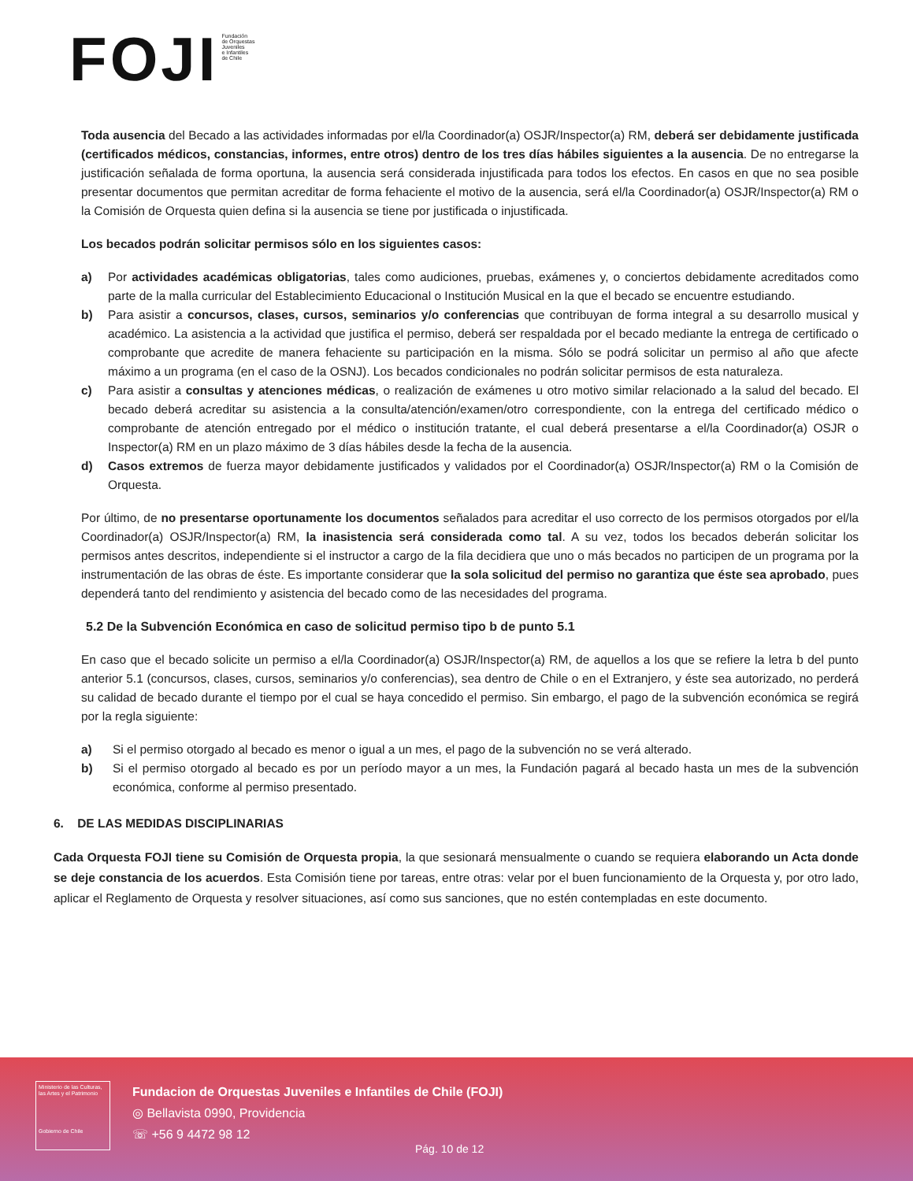FOJI
Fundación
de Orquestas
Juveniles
e Infantiles
de Chile
Toda ausencia del Becado a las actividades informadas por el/la Coordinador(a) OSJR/Inspector(a) RM, deberá ser debidamente justificada (certificados médicos, constancias, informes, entre otros) dentro de los tres días hábiles siguientes a la ausencia. De no entregarse la justificación señalada de forma oportuna, la ausencia será considerada injustificada para todos los efectos. En casos en que no sea posible presentar documentos que permitan acreditar de forma fehaciente el motivo de la ausencia, será el/la Coordinador(a) OSJR/Inspector(a) RM o la Comisión de Orquesta quien defina si la ausencia se tiene por justificada o injustificada.
Los becados podrán solicitar permisos sólo en los siguientes casos:
a) Por actividades académicas obligatorias, tales como audiciones, pruebas, exámenes y, o conciertos debidamente acreditados como parte de la malla curricular del Establecimiento Educacional o Institución Musical en la que el becado se encuentre estudiando.
b) Para asistir a concursos, clases, cursos, seminarios y/o conferencias que contribuyan de forma integral a su desarrollo musical y académico. La asistencia a la actividad que justifica el permiso, deberá ser respaldada por el becado mediante la entrega de certificado o comprobante que acredite de manera fehaciente su participación en la misma. Sólo se podrá solicitar un permiso al año que afecte máximo a un programa (en el caso de la OSNJ). Los becados condicionales no podrán solicitar permisos de esta naturaleza.
c) Para asistir a consultas y atenciones médicas, o realización de exámenes u otro motivo similar relacionado a la salud del becado. El becado deberá acreditar su asistencia a la consulta/atención/examen/otro correspondiente, con la entrega del certificado médico o comprobante de atención entregado por el médico o institución tratante, el cual deberá presentarse a el/la Coordinador(a) OSJR o Inspector(a) RM en un plazo máximo de 3 días hábiles desde la fecha de la ausencia.
d) Casos extremos de fuerza mayor debidamente justificados y validados por el Coordinador(a) OSJR/Inspector(a) RM o la Comisión de Orquesta.
Por último, de no presentarse oportunamente los documentos señalados para acreditar el uso correcto de los permisos otorgados por el/la Coordinador(a) OSJR/Inspector(a) RM, la inasistencia será considerada como tal. A su vez, todos los becados deberán solicitar los permisos antes descritos, independiente si el instructor a cargo de la fila decidiera que uno o más becados no participen de un programa por la instrumentación de las obras de éste. Es importante considerar que la sola solicitud del permiso no garantiza que éste sea aprobado, pues dependerá tanto del rendimiento y asistencia del becado como de las necesidades del programa.
5.2 De la Subvención Económica en caso de solicitud permiso tipo b de punto 5.1
En caso que el becado solicite un permiso a el/la Coordinador(a) OSJR/Inspector(a) RM, de aquellos a los que se refiere la letra b del punto anterior 5.1 (concursos, clases, cursos, seminarios y/o conferencias), sea dentro de Chile o en el Extranjero, y éste sea autorizado, no perderá su calidad de becado durante el tiempo por el cual se haya concedido el permiso. Sin embargo, el pago de la subvención económica se regirá por la regla siguiente:
a) Si el permiso otorgado al becado es menor o igual a un mes, el pago de la subvención no se verá alterado.
b) Si el permiso otorgado al becado es por un período mayor a un mes, la Fundación pagará al becado hasta un mes de la subvención económica, conforme al permiso presentado.
6. DE LAS MEDIDAS DISCIPLINARIAS
Cada Orquesta FOJI tiene su Comisión de Orquesta propia, la que sesionará mensualmente o cuando se requiera elaborando un Acta donde se deje constancia de los acuerdos. Esta Comisión tiene por tareas, entre otras: velar por el buen funcionamiento de la Orquesta y, por otro lado, aplicar el Reglamento de Orquesta y resolver situaciones, así como sus sanciones, que no estén contempladas en este documento.
Ministerio de las Culturas, las Artes y el Patrimonio
Gobierno de Chile
Fundacion de Orquestas Juveniles e Infantiles de Chile (FOJI)
◎ Bellavista 0990, Providencia
☏ +56 9 4472 98 12
Pág. 10 de 12